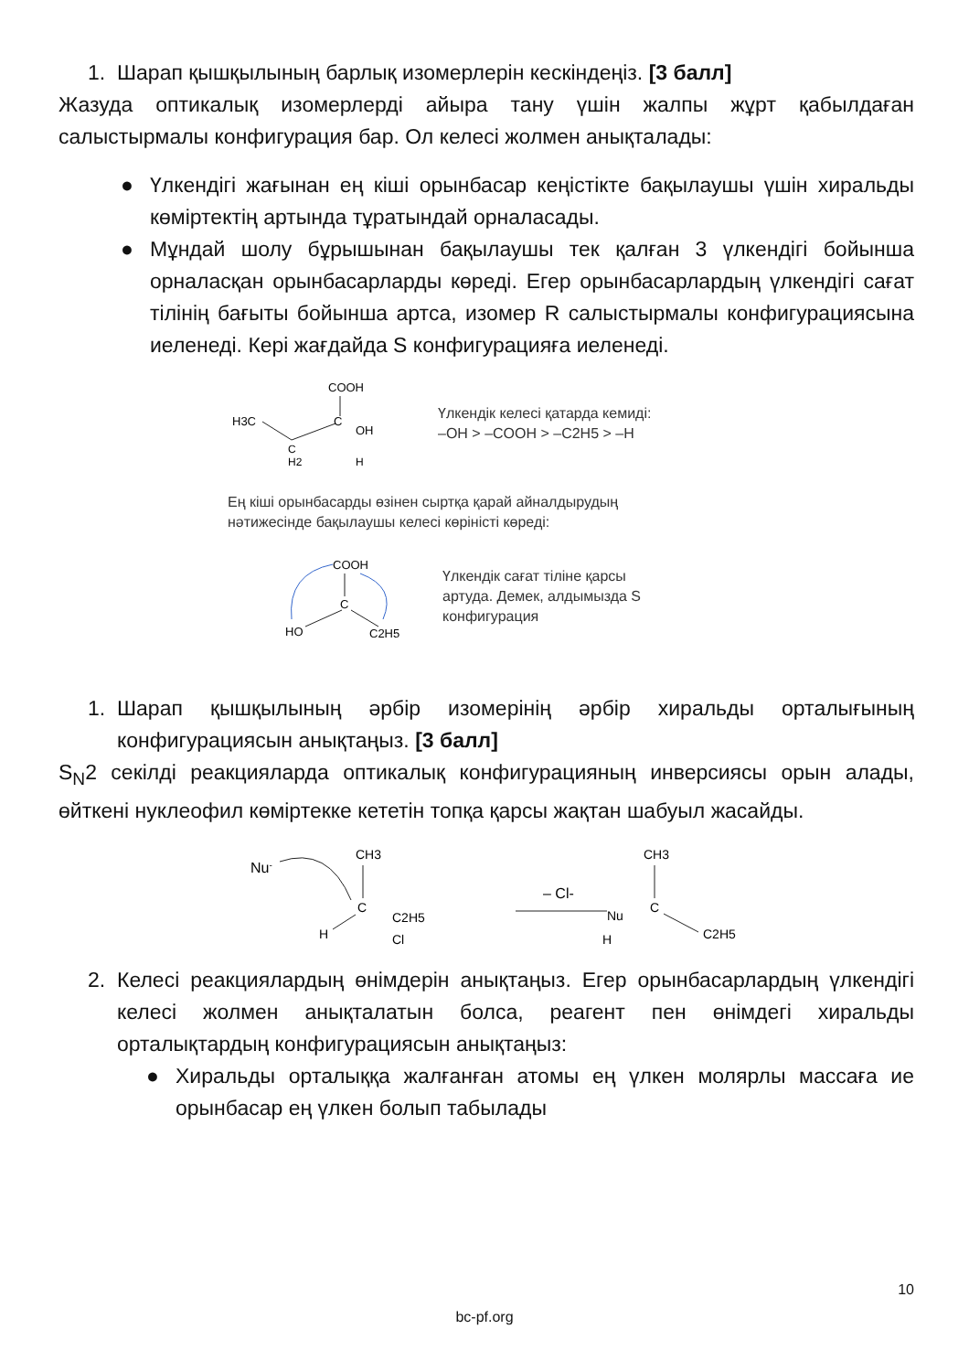1. Шарап қышқылының барлық изомерлерін кескіндеңіз. [3 балл]
Жазуда оптикалық изомерлерді айыра тану үшін жалпы жұрт қабылдаған салыстырмалы конфигурация бар. Ол келесі жолмен анықталады:
● Үлкендігі жағынан ең кіші орынбасар кеңістікте бақылаушы үшін хиральды көміртектің артында тұратындай орналасады.
● Мұндай шолу бұрышынан бақылаушы тек қалған 3 үлкендігі бойынша орналасқан орынбасарларды көреді. Егер орынбасарлардың үлкендігі сағат тілінің бағыты бойынша артса, изомер R салыстырмалы конфигурациясына иеленеді. Кері жағдайда S конфигурацияға иеленеді.
COOH
H3C
C
OH
C
H2
H
Үлкендік келесі қатарда кемиді:
–OH > –COOH > –C2H5 > –H
Ең кіші орынбасарды өзінен сыртқа қарай айналдырудың
нәтижесінде бақылаушы келесі көріністі көреді:
COOH
C
HO
C2H5
Үлкендік сағат тіліне қарсы
артуда. Демек, алдымызда S
конфигурация
1. Шарап қышқылының әрбір изомерінің әрбір хиральды орталығының конфигурациясын анықтаңыз. [3 балл]
S<sub>N</sub>2 секілді реакцияларда оптикалық конфигурацияның инверсиясы орын алады, өйткені нуклеофил көміртекке кететін топқа қарсы жақтан шабуыл жасайды.
Nu-
CH3
C
C2H5
H
Cl
– Cl-
CH3
C
Nu
C2H5
H
2. Келесі реакциялардың өнімдерін анықтаңыз. Егер орынбасарлардың үлкендігі келесі жолмен анықталатын болса, реагент пен өнімдегі хиральды орталықтардың конфигурациясын анықтаңыз:
● Хиральды орталыққа жалғанған атомы ең үлкен молярлы массаға ие орынбасар ең үлкен болып табылады
10
bc-pf.org